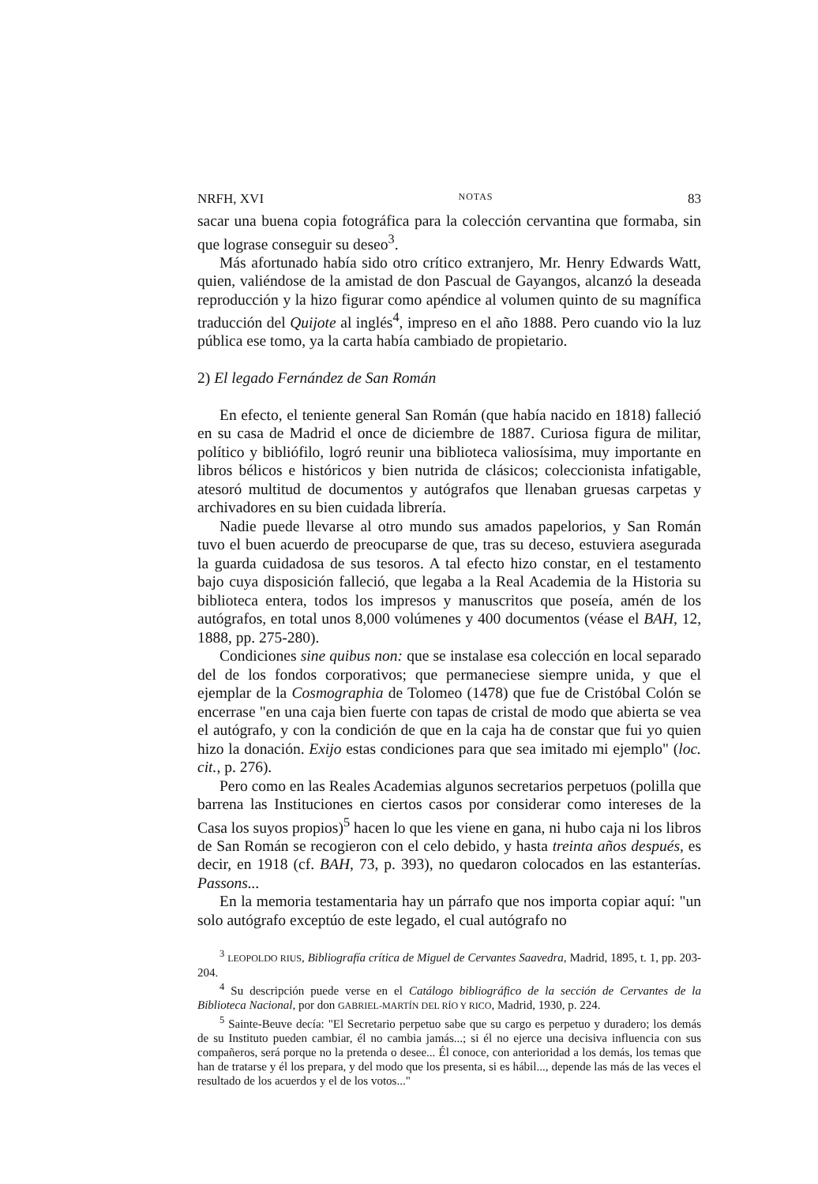NRFH, XVI NOTAS 83
sacar una buena copia fotográfica para la colección cervantina que formaba, sin que lograse conseguir su deseo<sup>3</sup>.
Más afortunado había sido otro crítico extranjero, Mr. Henry Edwards Watt, quien, valiéndose de la amistad de don Pascual de Gayangos, alcanzó la deseada reproducción y la hizo figurar como apéndice al volumen quinto de su magnífica traducción del Quijote al inglés<sup>4</sup>, impreso en el año 1888. Pero cuando vio la luz pública ese tomo, ya la carta había cambiado de propietario.
2) El legado Fernández de San Román
En efecto, el teniente general San Román (que había nacido en 1818) falleció en su casa de Madrid el once de diciembre de 1887. Curiosa figura de militar, político y bibliófilo, logró reunir una biblioteca valiosísima, muy importante en libros bélicos e históricos y bien nutrida de clásicos; coleccionista infatigable, atesoró multitud de documentos y autógrafos que llenaban gruesas carpetas y archivadores en su bien cuidada librería.
Nadie puede llevarse al otro mundo sus amados papelorios, y San Román tuvo el buen acuerdo de preocuparse de que, tras su deceso, estuviera asegurada la guarda cuidadosa de sus tesoros. A tal efecto hizo constar, en el testamento bajo cuya disposición falleció, que legaba a la Real Academia de la Historia su biblioteca entera, todos los impresos y manuscritos que poseía, amén de los autógrafos, en total unos 8,000 volúmenes y 400 documentos (véase el BAH, 12, 1888, pp. 275-280).
Condiciones sine quibus non: que se instalase esa colección en local separado del de los fondos corporativos; que permaneciese siempre unida, y que el ejemplar de la Cosmographia de Tolomeo (1478) que fue de Cristóbal Colón se encerrase "en una caja bien fuerte con tapas de cristal de modo que abierta se vea el autógrafo, y con la condición de que en la caja ha de constar que fui yo quien hizo la donación. Exijo estas condiciones para que sea imitado mi ejemplo" (loc. cit., p. 276).
Pero como en las Reales Academias algunos secretarios perpetuos (polilla que barrena las Instituciones en ciertos casos por considerar como intereses de la Casa los suyos propios)<sup>5</sup> hacen lo que les viene en gana, ni hubo caja ni los libros de San Román se recogieron con el celo debido, y hasta treinta años después, es decir, en 1918 (cf. BAH, 73, p. 393), no quedaron colocados en las estanterías. Passons...
En la memoria testamentaria hay un párrafo que nos importa copiar aquí: "un solo autógrafo exceptúo de este legado, el cual autógrafo no
<sup>3</sup> LEOPOLDO RIUS, Bibliografía crítica de Miguel de Cervantes Saavedra, Madrid, 1895, t. 1, pp. 203-204.
<sup>4</sup> Su descripción puede verse en el Catálogo bibliográfico de la sección de Cervantes de la Biblioteca Nacional, por don GABRIEL-MARTÍN DEL RÍO Y RICO, Madrid, 1930, p. 224.
<sup>5</sup> Sainte-Beuve decía: "El Secretario perpetuo sabe que su cargo es perpetuo y duradero; los demás de su Instituto pueden cambiar, él no cambia jamás...; si él no ejerce una decisiva influencia con sus compañeros, será porque no la pretenda o desee... Él conoce, con anterioridad a los demás, los temas que han de tratarse y él los prepara, y del modo que los presenta, si es hábil..., depende las más de las veces el resultado de los acuerdos y el de los votos..."